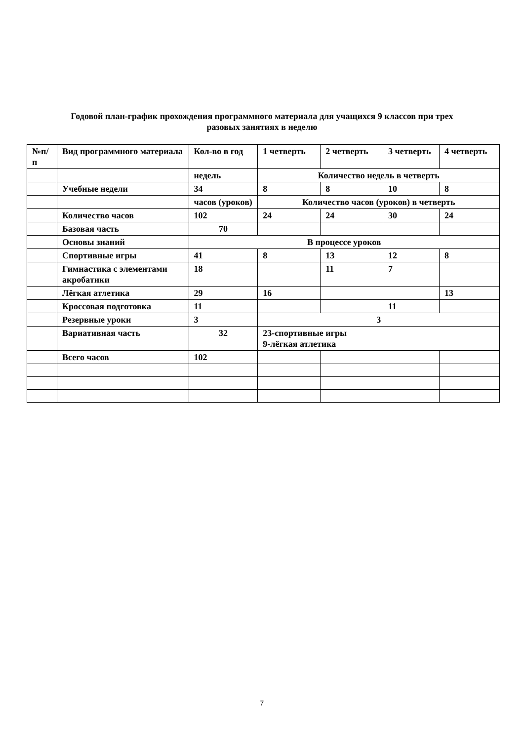Годовой план-график прохождения программного материала для учащихся 9 классов при трех
разовых занятиях в неделю
| №п/ п | Вид программного материала | Кол-во в год | 1 четверть | 2 четверть | 3 четверть | 4 четверть |
| | | недель | Количество недель в четверть | | | |
| | Учебные недели | 34 | 8 | 8 | 10 | 8 |
| | | часов (уроков) | Количество часов (уроков) в четверть | | | |
| | Количество часов | 102 | 24 | 24 | 30 | 24 |
| | Базовая часть | 70 | | | | |
| | Основы знаний | В процессе уроков | | | | |
| | Спортивные игры | 41 | 8 | 13 | 12 | 8 |
| | Гимнастика с элементами акробатики | 18 | | 11 | 7 | |
| | Лёгкая атлетика | 29 | 16 | | | 13 |
| | Кроссовая подготовка | 11 | | | 11 | |
| | Резервные уроки | 3 | 3 | | | |
| | Вариативная часть | 32 | 23-спортивные игры 9-лёгкая атлетика | | | |
| | Всего часов | 102 | | | | |
7